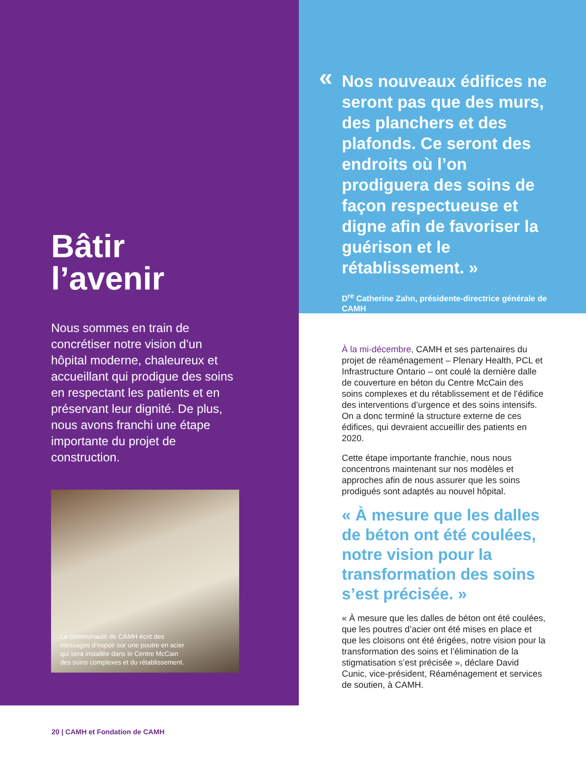Bâtir
l’avenir
Nous sommes en train de concrétiser notre vision d’un hôpital moderne, chaleureux et accueillant qui prodigue des soins en respectant les patients et en préservant leur dignité. De plus, nous avons franchi une étape importante du projet de construction.
La communauté de CAMH écrit des messages d’espoir sur une poutre en acier qui sera installée dans le Centre McCain des soins complexes et du rétablissement.
«
Nos nouveaux édifices ne seront pas que des murs, des planchers et des plafonds. Ce seront des endroits où l’on prodiguera des soins de façon respectueuse et digne afin de favoriser la guérison et le rétablissement. »
D<sup>re</sup> Catherine Zahn, présidente-directrice générale de CAMH
À la mi-décembre, CAMH et ses partenaires du projet de réaménagement – Plenary Health, PCL et Infrastructure Ontario – ont coulé la dernière dalle de couverture en béton du Centre McCain des soins complexes et du rétablissement et de l’édifice des interventions d’urgence et des soins intensifs. On a donc terminé la structure externe de ces édifices, qui devraient accueillir des patients en 2020.
Cette étape importante franchie, nous nous concentrons maintenant sur nos modèles et approches afin de nous assurer que les soins prodigués sont adaptés au nouvel hôpital.
« À mesure que les dalles de béton ont été coulées, notre vision pour la transformation des soins s’est précisée. »
« À mesure que les dalles de béton ont été coulées, que les poutres d’acier ont été mises en place et que les cloisons ont été érigées, notre vision pour la transformation des soins et l’élimination de la stigmatisation s’est précisée », déclare David Cunic, vice-président, Réaménagement et services de soutien, à CAMH.
20 | CAMH et Fondation de CAMH